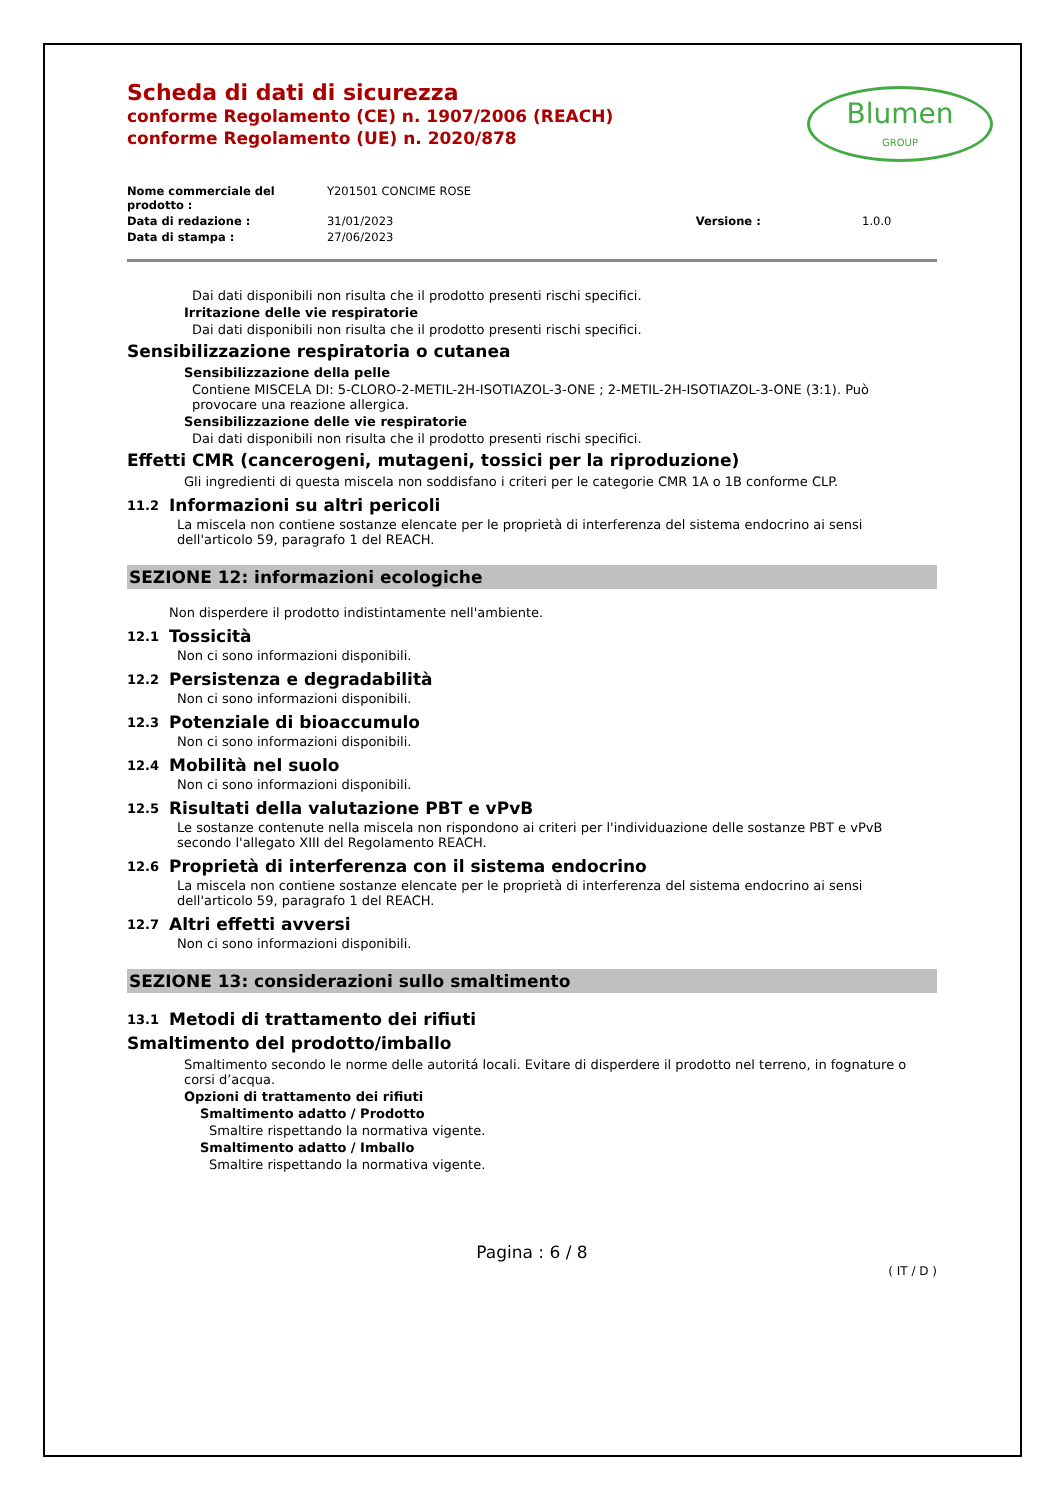Scheda di dati di sicurezza
conforme Regolamento (CE) n. 1907/2006 (REACH)
conforme Regolamento (UE) n. 2020/878
Blumen
GROUP
| Nome commerciale del prodotto : | Y201501 CONCIME ROSE | | |
| Data di redazione : | 31/01/2023 | Versione : | 1.0.0 |
| Data di stampa : | 27/06/2023 | | |
Dai dati disponibili non risulta che il prodotto presenti rischi specifici.
Irritazione delle vie respiratorie
Dai dati disponibili non risulta che il prodotto presenti rischi specifici.
Sensibilizzazione respiratoria o cutanea
Sensibilizzazione della pelle
Contiene MISCELA DI: 5-CLORO-2-METIL-2H-ISOTIAZOL-3-ONE ; 2-METIL-2H-ISOTIAZOL-3-ONE (3:1). Può provocare una reazione allergica.
Sensibilizzazione delle vie respiratorie
Dai dati disponibili non risulta che il prodotto presenti rischi specifici.
Effetti CMR (cancerogeni, mutageni, tossici per la riproduzione)
Gli ingredienti di questa miscela non soddisfano i criteri per le categorie CMR 1A o 1B conforme CLP.
11.2 Informazioni su altri pericoli
La miscela non contiene sostanze elencate per le proprietà di interferenza del sistema endocrino ai sensi dell'articolo 59, paragrafo 1 del REACH.
SEZIONE 12: informazioni ecologiche
Non disperdere il prodotto indistintamente nell'ambiente.
12.1 Tossicità
Non ci sono informazioni disponibili.
12.2 Persistenza e degradabilità
Non ci sono informazioni disponibili.
12.3 Potenziale di bioaccumulo
Non ci sono informazioni disponibili.
12.4 Mobilità nel suolo
Non ci sono informazioni disponibili.
12.5 Risultati della valutazione PBT e vPvB
Le sostanze contenute nella miscela non rispondono ai criteri per l'individuazione delle sostanze PBT e vPvB secondo l'allegato XIII del Regolamento REACH.
12.6 Proprietà di interferenza con il sistema endocrino
La miscela non contiene sostanze elencate per le proprietà di interferenza del sistema endocrino ai sensi dell'articolo 59, paragrafo 1 del REACH.
12.7 Altri effetti avversi
Non ci sono informazioni disponibili.
SEZIONE 13: considerazioni sullo smaltimento
13.1 Metodi di trattamento dei rifiuti
Smaltimento del prodotto/imballo
Smaltimento secondo le norme delle autoritá locali. Evitare di disperdere il prodotto nel terreno, in fognature o corsi d’acqua.
Opzioni di trattamento dei rifiuti
Smaltimento adatto / Prodotto
Smaltire rispettando la normativa vigente.
Smaltimento adatto / Imballo
Smaltire rispettando la normativa vigente.
Pagina : 6 / 8
( IT / D )